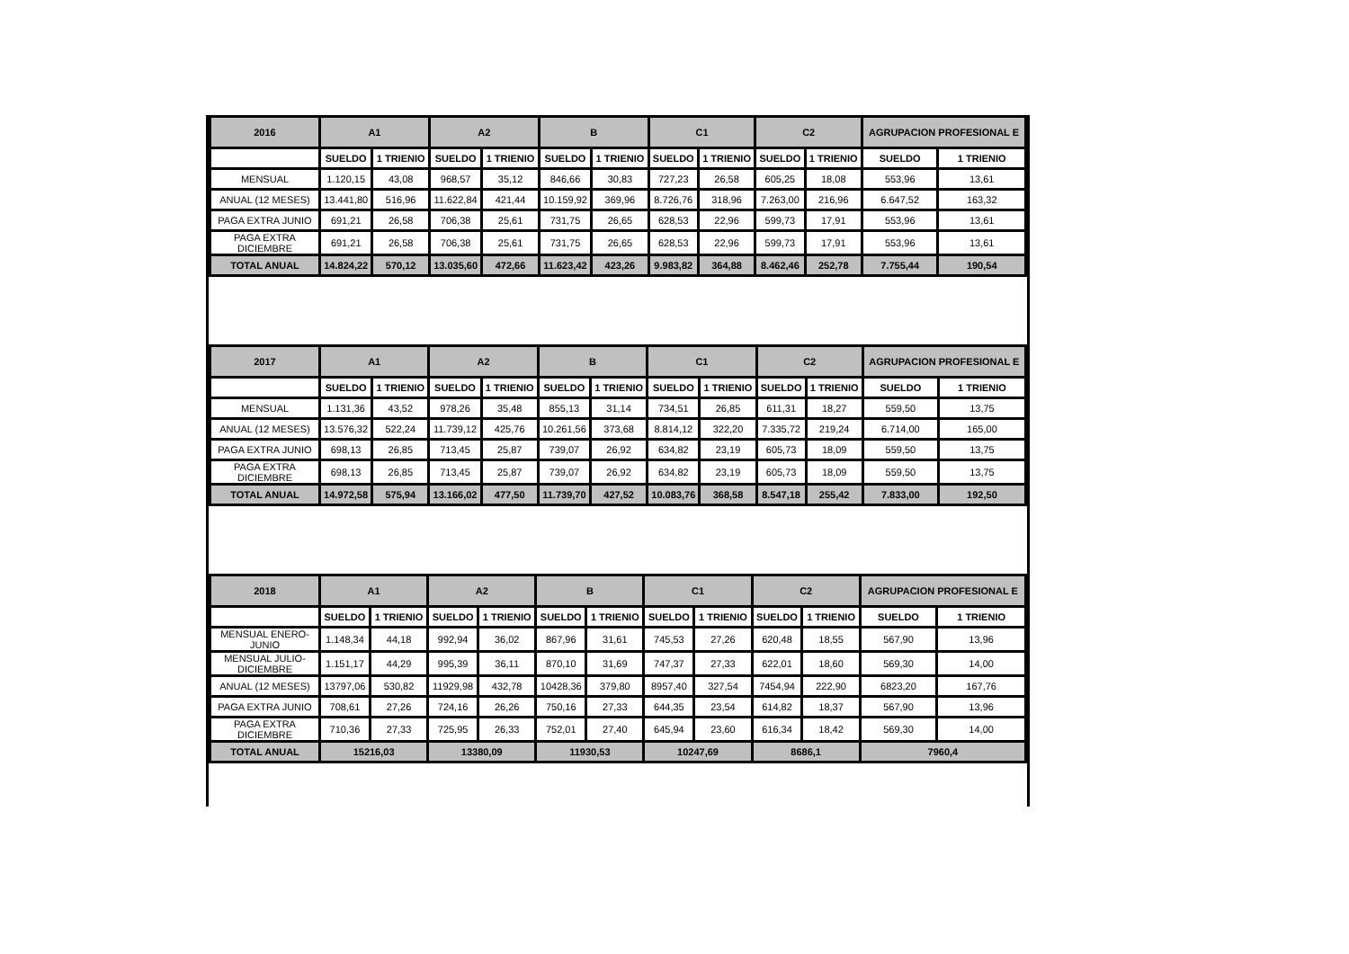| 2016 | A1 | | A2 | | B | | C1 | | C2 | | AGRUPACION PROFESIONAL E | |
| --- | --- | --- | --- | --- | --- | --- | --- | --- | --- | --- | --- | --- |
| | SUELDO | 1 TRIENIO | SUELDO | 1 TRIENIO | SUELDO | 1 TRIENIO | SUELDO | 1 TRIENIO | SUELDO | 1 TRIENIO | SUELDO | 1 TRIENIO |
| MENSUAL | 1.120,15 | 43,08 | 968,57 | 35,12 | 846,66 | 30,83 | 727,23 | 26,58 | 605,25 | 18,08 | 553,96 | 13,61 |
| ANUAL (12 MESES) | 13.441,80 | 516,96 | 11.622,84 | 421,44 | 10.159,92 | 369,96 | 8.726,76 | 318,96 | 7.263,00 | 216,96 | 6.647,52 | 163,32 |
| PAGA EXTRA JUNIO | 691,21 | 26,58 | 706,38 | 25,61 | 731,75 | 26,65 | 628,53 | 22,96 | 599,73 | 17,91 | 553,96 | 13,61 |
| PAGA EXTRA DICIEMBRE | 691,21 | 26,58 | 706,38 | 25,61 | 731,75 | 26,65 | 628,53 | 22,96 | 599,73 | 17,91 | 553,96 | 13,61 |
| TOTAL ANUAL | 14.824,22 | 570,12 | 13.035,60 | 472,66 | 11.623,42 | 423,26 | 9.983,82 | 364,88 | 8.462,46 | 252,78 | 7.755,44 | 190,54 |
| 2017 | A1 | | A2 | | B | | C1 | | C2 | | AGRUPACION PROFESIONAL E | |
| --- | --- | --- | --- | --- | --- | --- | --- | --- | --- | --- | --- | --- |
| | SUELDO | 1 TRIENIO | SUELDO | 1 TRIENIO | SUELDO | 1 TRIENIO | SUELDO | 1 TRIENIO | SUELDO | 1 TRIENIO | SUELDO | 1 TRIENIO |
| MENSUAL | 1.131,36 | 43,52 | 978,26 | 35,48 | 855,13 | 31,14 | 734,51 | 26,85 | 611,31 | 18,27 | 559,50 | 13,75 |
| ANUAL (12 MESES) | 13.576,32 | 522,24 | 11.739,12 | 425,76 | 10.261,56 | 373,68 | 8.814,12 | 322,20 | 7.335,72 | 219,24 | 6.714,00 | 165,00 |
| PAGA EXTRA JUNIO | 698,13 | 26,85 | 713,45 | 25,87 | 739,07 | 26,92 | 634,82 | 23,19 | 605,73 | 18,09 | 559,50 | 13,75 |
| PAGA EXTRA DICIEMBRE | 698,13 | 26,85 | 713,45 | 25,87 | 739,07 | 26,92 | 634,82 | 23,19 | 605,73 | 18,09 | 559,50 | 13,75 |
| TOTAL ANUAL | 14.972,58 | 575,94 | 13.166,02 | 477,50 | 11.739,70 | 427,52 | 10.083,76 | 368,58 | 8.547,18 | 255,42 | 7.833,00 | 192,50 |
| 2018 | A1 | | A2 | | B | | C1 | | C2 | | AGRUPACION PROFESIONAL E | |
| --- | --- | --- | --- | --- | --- | --- | --- | --- | --- | --- | --- | --- |
| | SUELDO | 1 TRIENIO | SUELDO | 1 TRIENIO | SUELDO | 1 TRIENIO | SUELDO | 1 TRIENIO | SUELDO | 1 TRIENIO | SUELDO | 1 TRIENIO |
| MENSUAL ENERO-JUNIO | 1.148,34 | 44,18 | 992,94 | 36,02 | 867,96 | 31,61 | 745,53 | 27,26 | 620,48 | 18,55 | 567,90 | 13,96 |
| MENSUAL JULIO-DICIEMBRE | 1.151,17 | 44,29 | 995,39 | 36,11 | 870,10 | 31,69 | 747,37 | 27,33 | 622,01 | 18,60 | 569,30 | 14,00 |
| ANUAL (12 MESES) | 13797,06 | 530,82 | 11929,98 | 432,78 | 10428,36 | 379,80 | 8957,40 | 327,54 | 7454,94 | 222,90 | 6823,20 | 167,76 |
| PAGA EXTRA JUNIO | 708,61 | 27,26 | 724,16 | 26,26 | 750,16 | 27,33 | 644,35 | 23,54 | 614,82 | 18,37 | 567,90 | 13,96 |
| PAGA EXTRA DICIEMBRE | 710,36 | 27,33 | 725,95 | 26,33 | 752,01 | 27,40 | 645,94 | 23,60 | 616,34 | 18,42 | 569,30 | 14,00 |
| TOTAL ANUAL | 15216,03 | | 13380,09 | | 11930,53 | | 10247,69 | | 8686,1 | | 7960,4 | |